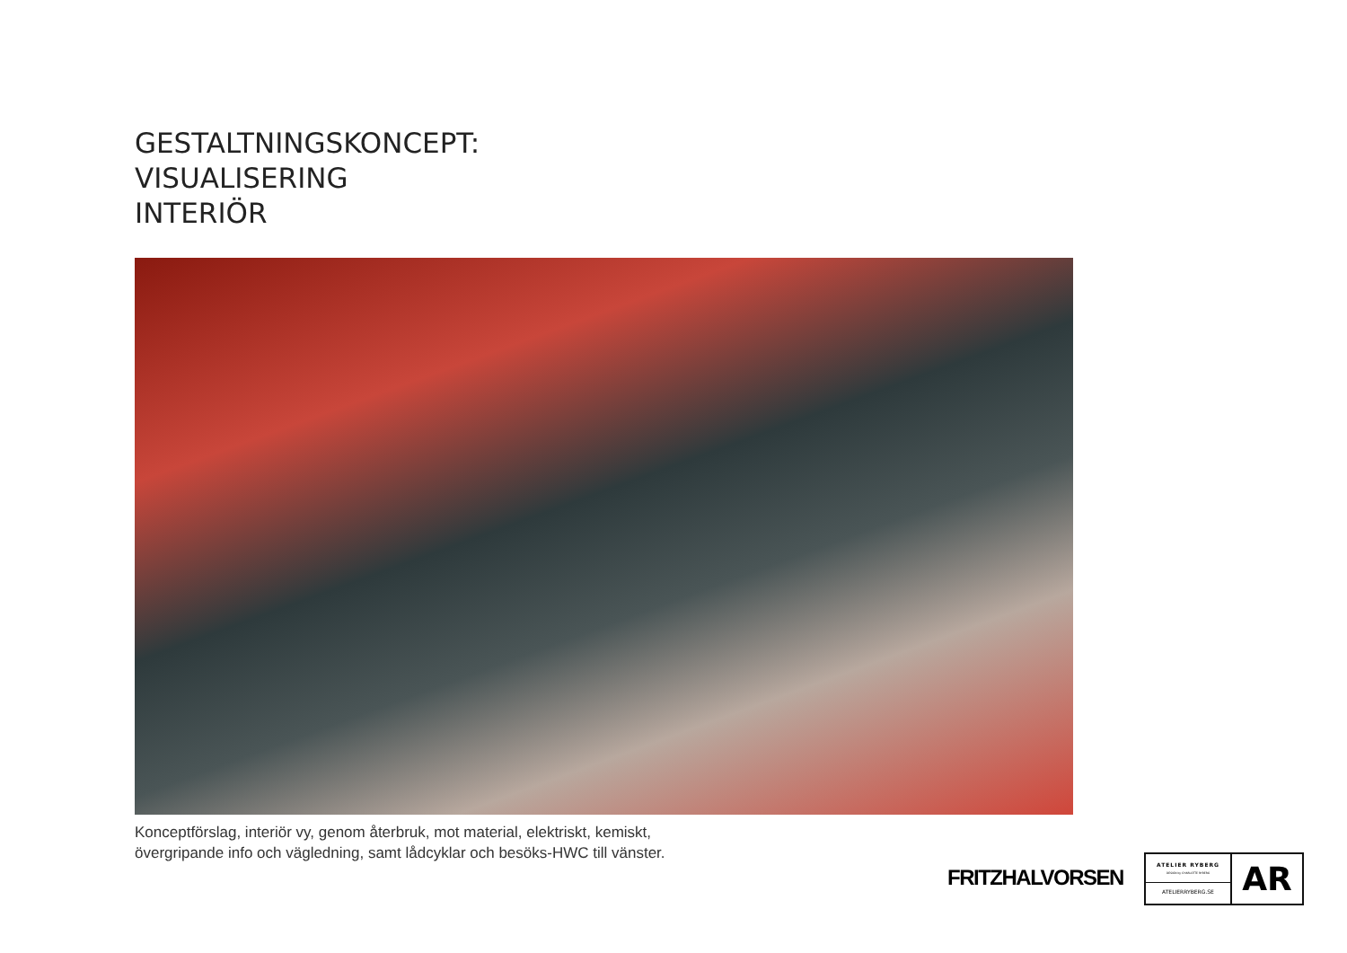GESTALTNINGSKONCEPT:
VISUALISERING
INTERIÖR
Konceptförslag, interiör vy, genom återbruk, mot material, elektriskt, kemiskt,
övergripande info och vägledning, samt lådcyklar och besöks-HWC till vänster.
FRITZHALVORSEN
ATELIER RYBERG
DESIGN by CHARLOTTE RYBERG
ATELIERRYBERG.SE
AR